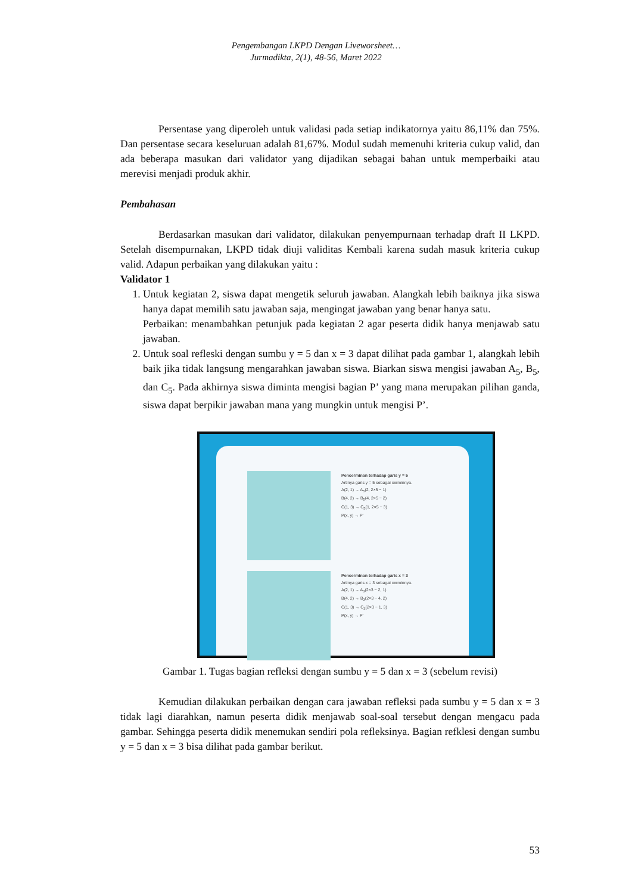Pengembangan LKPD Dengan Liveworsheet…
Jurmadikta, 2(1), 48-56, Maret 2022
Persentase yang diperoleh untuk validasi pada setiap indikatornya yaitu 86,11% dan 75%. Dan persentase secara keseluruan adalah 81,67%. Modul sudah memenuhi kriteria cukup valid, dan ada beberapa masukan dari validator yang dijadikan sebagai bahan untuk memperbaiki atau merevisi menjadi produk akhir.
Pembahasan
Berdasarkan masukan dari validator, dilakukan penyempurnaan terhadap draft II LKPD. Setelah disempurnakan, LKPD tidak diuji validitas Kembali karena sudah masuk kriteria cukup valid. Adapun perbaikan yang dilakukan yaitu :
Validator 1
1. Untuk kegiatan 2, siswa dapat mengetik seluruh jawaban. Alangkah lebih baiknya jika siswa hanya dapat memilih satu jawaban saja, mengingat jawaban yang benar hanya satu.
Perbaikan: menambahkan petunjuk pada kegiatan 2 agar peserta didik hanya menjawab satu jawaban.
2. Untuk soal refleski dengan sumbu y = 5 dan x = 3 dapat dilihat pada gambar 1, alangkah lebih baik jika tidak langsung mengarahkan jawaban siswa. Biarkan siswa mengisi jawaban A<sub>5</sub>, B<sub>5</sub>, dan C<sub>5</sub>. Pada akhirnya siswa diminta mengisi bagian P’ yang mana merupakan pilihan ganda, siswa dapat berpikir jawaban mana yang mungkin untuk mengisi P’.
Pencerminan terhadap garis y = 5
Artinya garis y = 5 sebagai cerminnya.
A(2, 1) → A<sub>5</sub>(2, 2×5 − 1)
B(4, 2) → B<sub>5</sub>(4, 2×5 − 2)
C(1, 3) → C<sub>5</sub>(1, 2×5 − 3)
P(x, y) → P'
Pencerminan terhadap garis x = 3
Artinya garis x = 3 sebagai cerminnya.
A(2, 1) → A<sub>3</sub>(2×3 − 2, 1)
B(4, 2) → B<sub>3</sub>(2×3 − 4, 2)
C(1, 3) → C<sub>3</sub>(2×3 − 1, 3)
P(x, y) → P'
Gambar 1. Tugas bagian refleksi dengan sumbu y = 5 dan x = 3 (sebelum revisi)
Kemudian dilakukan perbaikan dengan cara jawaban refleksi pada sumbu y = 5 dan x = 3 tidak lagi diarahkan, namun peserta didik menjawab soal-soal tersebut dengan mengacu pada gambar. Sehingga peserta didik menemukan sendiri pola refleksinya. Bagian refklesi dengan sumbu y = 5 dan x = 3 bisa dilihat pada gambar berikut.
53